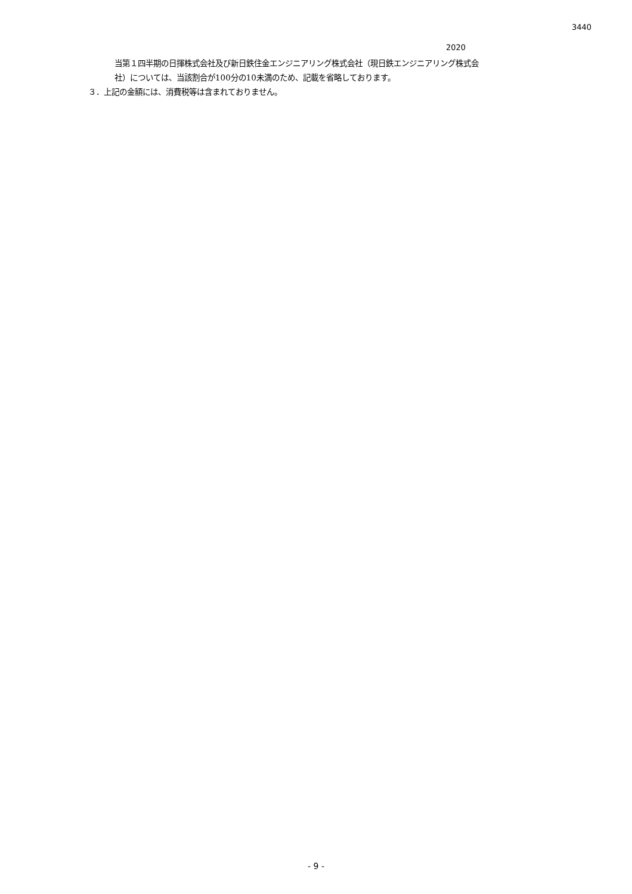3440
2020
当第１四半期の日揮株式会社及び新日鉄住金エンジニアリング株式会社（現日鉄エンジニアリング株式会
社）については、当該割合が100分の10未満のため、記載を省略しております。
３．上記の金額には、消費税等は含まれておりません。
- 9 -